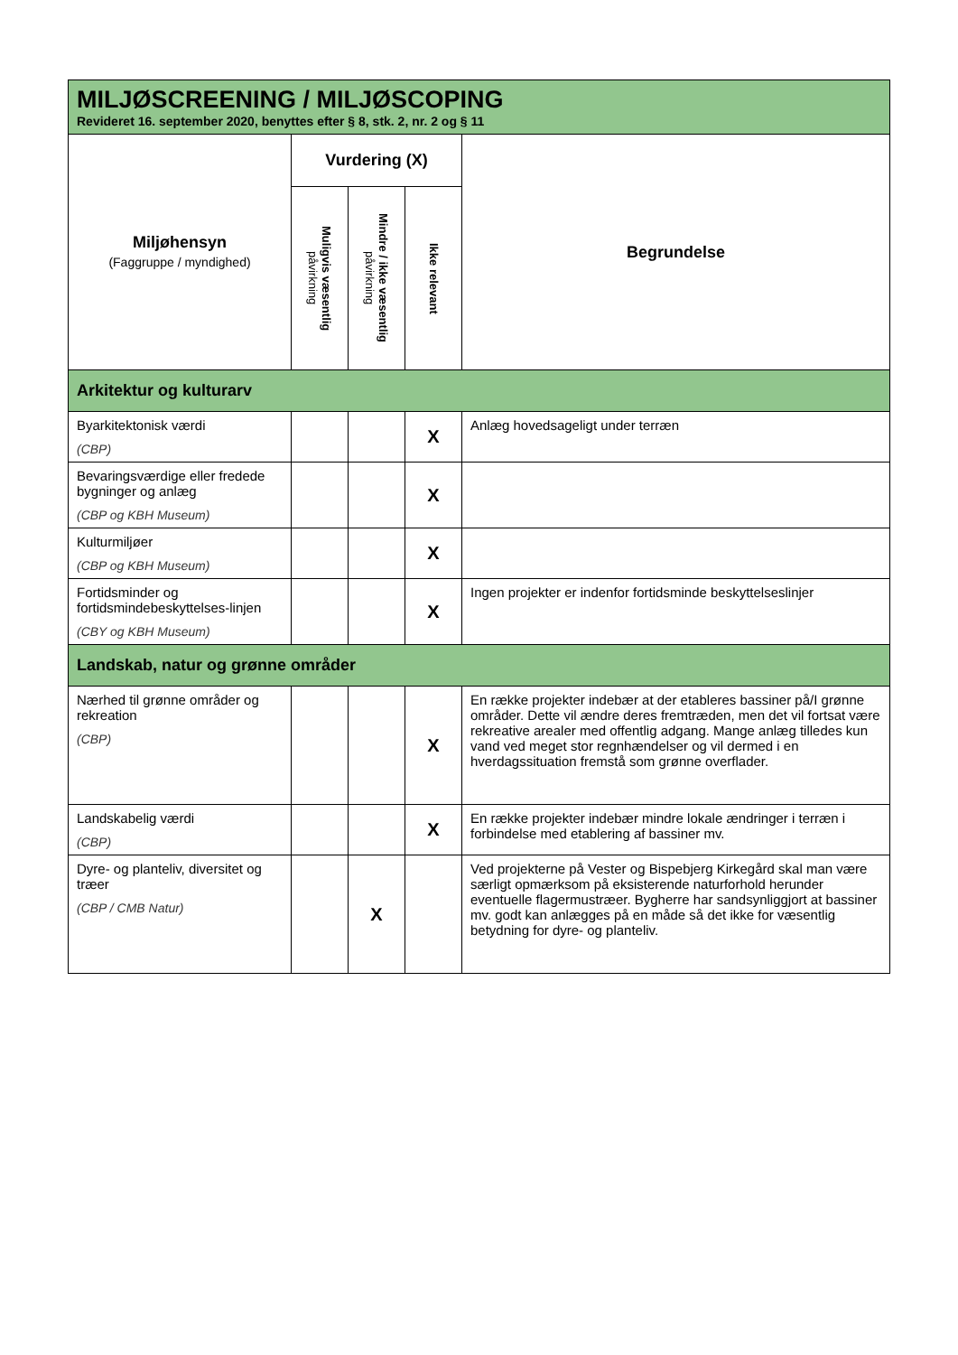| MILJØSCREENING / MILJØSCOPING Revideret 16. september 2020, benyttes efter § 8, stk. 2, nr. 2 og § 11 | | | | |
| Miljøhensyn (Faggruppe / myndighed) | Vurdering (X) | | | Begrundelse |
| | Muligvis væsentlig påvirkning | Mindre / ikke væsentlig påvirkning | Ikke relevant | |
| Arkitektur og kulturarv | | | | |
| Byarkitektonisk værdi (CBP) | | | X | Anlæg hovedsageligt under terræn |
| Bevaringsværdige eller fredede bygninger og anlæg (CBP og KBH Museum) | | | X | |
| Kulturmiljøer (CBP og KBH Museum) | | | X | |
| Fortidsminder og fortidsmindebeskyttelses-linjen (CBY og KBH Museum) | | | X | Ingen projekter er indenfor fortidsminde beskyttelseslinjer |
| Landskab, natur og grønne områder | | | | |
| Nærhed til grønne områder og rekreation (CBP) | | | X | En række projekter indebær at der etableres bassiner på/I grønne områder. Dette vil ændre deres fremtræden, men det vil fortsat være rekreative arealer med offentlig adgang. Mange anlæg tilledes kun vand ved meget stor regnhændelser og vil dermed i en hverdagssituation fremstå som grønne overflader. |
| Landskabelig værdi (CBP) | | | X | En række projekter indebær mindre lokale ændringer i terræn i forbindelse med etablering af bassiner mv. |
| Dyre- og planteliv, diversitet og træer (CBP / CMB Natur) | | X | | Ved projekterne på Vester og Bispebjerg Kirkegård skal man være særligt opmærksom på eksisterende naturforhold herunder eventuelle flagermustræer. Bygherre har sandsynliggjort at bassiner mv. godt kan anlægges på en måde så det ikke for væsentlig betydning for dyre- og planteliv. |